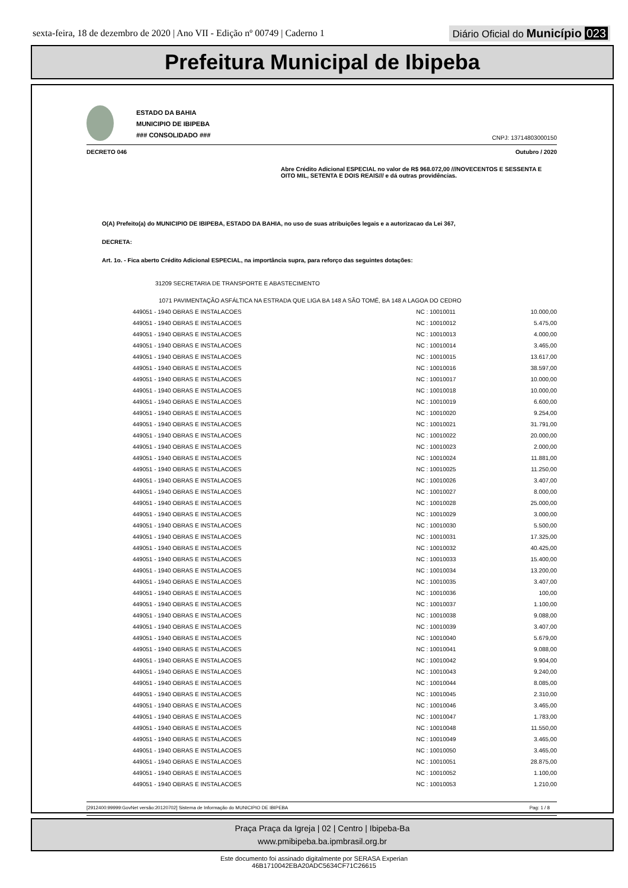sexta-feira, 18 de dezembro de 2020 | Ano VII - Edição nº 00749 | Caderno 1
Diário Oficial do Município 023
Prefeitura Municipal de Ibipeba
ESTADO DA BAHIA
MUNICIPIO DE IBIPEBA
### CONSOLIDADO ###
CNPJ: 13714803000150
DECRETO 046 Outubro / 2020
Abre Crédito Adicional ESPECIAL no valor de R$ 968.072,00 ///NOVECENTOS E SESSENTA E OITO MIL, SETENTA E DOIS REAIS/// e dá outras providências.
O(A) Prefeito(a) do MUNICIPIO DE IBIPEBA, ESTADO DA BAHIA, no uso de suas atribuições legais e a autorizacao da Lei 367,
DECRETA:
Art. 1o. - Fica aberto Crédito Adicional ESPECIAL, na importância supra, para reforço das seguintes dotações:
31209 SECRETARIA DE TRANSPORTE E ABASTECIMENTO
1071 PAVIMENTAÇÃO ASFÁLTICA NA ESTRADA QUE LIGA BA 148 A SÃO TOMÉ, BA 148 A LAGOA DO CEDRO
| 449051 - 1940 OBRAS E INSTALACOES | NC : 10010011 | 10.000,00 |
| 449051 - 1940 OBRAS E INSTALACOES | NC : 10010012 | 5.475,00 |
| 449051 - 1940 OBRAS E INSTALACOES | NC : 10010013 | 4.000,00 |
| 449051 - 1940 OBRAS E INSTALACOES | NC : 10010014 | 3.465,00 |
| 449051 - 1940 OBRAS E INSTALACOES | NC : 10010015 | 13.617,00 |
| 449051 - 1940 OBRAS E INSTALACOES | NC : 10010016 | 38.597,00 |
| 449051 - 1940 OBRAS E INSTALACOES | NC : 10010017 | 10.000,00 |
| 449051 - 1940 OBRAS E INSTALACOES | NC : 10010018 | 10.000,00 |
| 449051 - 1940 OBRAS E INSTALACOES | NC : 10010019 | 6.600,00 |
| 449051 - 1940 OBRAS E INSTALACOES | NC : 10010020 | 9.254,00 |
| 449051 - 1940 OBRAS E INSTALACOES | NC : 10010021 | 31.791,00 |
| 449051 - 1940 OBRAS E INSTALACOES | NC : 10010022 | 20.000,00 |
| 449051 - 1940 OBRAS E INSTALACOES | NC : 10010023 | 2.000,00 |
| 449051 - 1940 OBRAS E INSTALACOES | NC : 10010024 | 11.881,00 |
| 449051 - 1940 OBRAS E INSTALACOES | NC : 10010025 | 11.250,00 |
| 449051 - 1940 OBRAS E INSTALACOES | NC : 10010026 | 3.407,00 |
| 449051 - 1940 OBRAS E INSTALACOES | NC : 10010027 | 8.000,00 |
| 449051 - 1940 OBRAS E INSTALACOES | NC : 10010028 | 25.000,00 |
| 449051 - 1940 OBRAS E INSTALACOES | NC : 10010029 | 3.000,00 |
| 449051 - 1940 OBRAS E INSTALACOES | NC : 10010030 | 5.500,00 |
| 449051 - 1940 OBRAS E INSTALACOES | NC : 10010031 | 17.325,00 |
| 449051 - 1940 OBRAS E INSTALACOES | NC : 10010032 | 40.425,00 |
| 449051 - 1940 OBRAS E INSTALACOES | NC : 10010033 | 15.400,00 |
| 449051 - 1940 OBRAS E INSTALACOES | NC : 10010034 | 13.200,00 |
| 449051 - 1940 OBRAS E INSTALACOES | NC : 10010035 | 3.407,00 |
| 449051 - 1940 OBRAS E INSTALACOES | NC : 10010036 | 100,00 |
| 449051 - 1940 OBRAS E INSTALACOES | NC : 10010037 | 1.100,00 |
| 449051 - 1940 OBRAS E INSTALACOES | NC : 10010038 | 9.088,00 |
| 449051 - 1940 OBRAS E INSTALACOES | NC : 10010039 | 3.407,00 |
| 449051 - 1940 OBRAS E INSTALACOES | NC : 10010040 | 5.679,00 |
| 449051 - 1940 OBRAS E INSTALACOES | NC : 10010041 | 9.088,00 |
| 449051 - 1940 OBRAS E INSTALACOES | NC : 10010042 | 9.904,00 |
| 449051 - 1940 OBRAS E INSTALACOES | NC : 10010043 | 9.240,00 |
| 449051 - 1940 OBRAS E INSTALACOES | NC : 10010044 | 8.085,00 |
| 449051 - 1940 OBRAS E INSTALACOES | NC : 10010045 | 2.310,00 |
| 449051 - 1940 OBRAS E INSTALACOES | NC : 10010046 | 3.465,00 |
| 449051 - 1940 OBRAS E INSTALACOES | NC : 10010047 | 1.783,00 |
| 449051 - 1940 OBRAS E INSTALACOES | NC : 10010048 | 11.550,00 |
| 449051 - 1940 OBRAS E INSTALACOES | NC : 10010049 | 3.465,00 |
| 449051 - 1940 OBRAS E INSTALACOES | NC : 10010050 | 3.465,00 |
| 449051 - 1940 OBRAS E INSTALACOES | NC : 10010051 | 28.875,00 |
| 449051 - 1940 OBRAS E INSTALACOES | NC : 10010052 | 1.100,00 |
| 449051 - 1940 OBRAS E INSTALACOES | NC : 10010053 | 1.210,00 |
[2912400:99999:GovNet versão:20120702] Sistema de Informação do MUNICIPIO DE IBIPEBA Pag: 1 / 8
Praça Praça da Igreja | 02 | Centro | Ibipeba-Ba
www.pmibipeba.ba.ipmbrasil.org.br
Este documento foi assinado digitalmente por SERASA Experian
46B1710042EBA20ADC5634CF71C26615